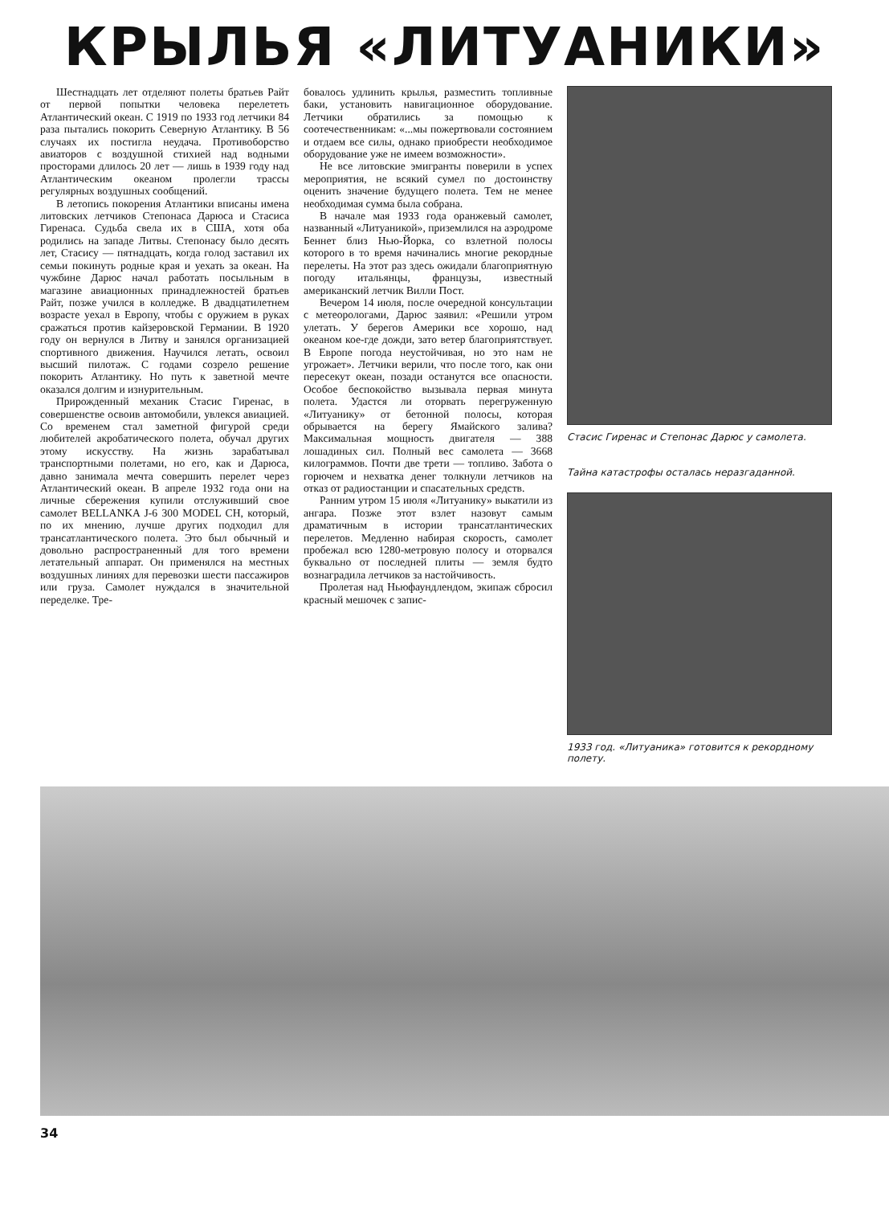КРЫЛЬЯ «ЛИТУАНИКИ»
Шестнадцать лет отделяют полеты братьев Райт от первой попытки человека перелететь Атлантический океан. С 1919 по 1933 год летчики 84 раза пытались покорить Северную Атлантику. В 56 случаях их постигла неудача. Противоборство авиаторов с воздушной стихией над водными просторами длилось 20 лет — лишь в 1939 году над Атлантическим океаном пролегли трассы регулярных воздушных сообщений.
В летопись покорения Атлантики вписаны имена литовских летчиков Степонаса Дарюса и Стасиса Гиренаса. Судьба свела их в США, хотя оба родились на западе Литвы. Степонасу было десять лет, Стасису — пятнадцать, когда голод заставил их семьи покинуть родные края и уехать за океан. На чужбине Дарюс начал работать посыльным в магазине авиационных принадлежностей братьев Райт, позже учился в колледже. В двадцатилетнем возрасте уехал в Европу, чтобы с оружием в руках сражаться против кайзеровской Германии. В 1920 году он вернулся в Литву и занялся организацией спортивного движения. Научился летать, освоил высший пилотаж. С годами созрело решение покорить Атлантику. Но путь к заветной мечте оказался долгим и изнурительным.
Прирожденный механик Стасис Гиренас, в совершенстве освоив автомобили, увлекся авиацией. Со временем стал заметной фигурой среди любителей акробатического полета, обучал других этому искусству. На жизнь зарабатывал транспортными полетами, но его, как и Дарюса, давно занимала мечта совершить перелет через Атлантический океан. В апреле 1932 года они на личные сбережения купили отслуживший свое самолет BELLANKA J-6 300 MODEL CH, который, по их мнению, лучше других подходил для трансатлантического полета. Это был обычный и довольно распространенный для того времени летательный аппарат. Он применялся на местных воздушных линиях для перевозки шести пассажиров или груза. Самолет нуждался в значительной переделке. Тре-
бовалось удлинить крылья, разместить топливные баки, установить навигационное оборудование. Летчики обратились за помощью к соотечественникам: «...мы пожертвовали состоянием и отдаем все силы, однако приобрести необходимое оборудование уже не имеем возможности».
Не все литовские эмигранты поверили в успех мероприятия, не всякий сумел по достоинству оценить значение будущего полета. Тем не менее необходимая сумма была собрана.
В начале мая 1933 года оранжевый самолет, названный «Литуаникой», приземлился на аэродроме Беннет близ Нью-Йорка, со взлетной полосы которого в то время начинались многие рекордные перелеты. На этот раз здесь ожидали благоприятную погоду итальянцы, французы, известный американский летчик Вилли Пост.
Вечером 14 июля, после очередной консультации с метеорологами, Дарюс заявил: «Решили утром улетать. У берегов Америки все хорошо, над океаном кое-где дожди, зато ветер благоприятствует. В Европе погода неустойчивая, но это нам не угрожает». Летчики верили, что после того, как они пересекут океан, позади останутся все опасности. Особое беспокойство вызывала первая минута полета. Удастся ли оторвать перегруженную «Литуанику» от бетонной полосы, которая обрывается на берегу Ямайского залива? Максимальная мощность двигателя — 388 лошадиных сил. Полный вес самолета — 3668 килограммов. Почти две трети — топливо. Забота о горючем и нехватка денег толкнули летчиков на отказ от радиостанции и спасательных средств.
Ранним утром 15 июля «Литуанику» выкатили из ангара. Позже этот взлет назовут самым драматичным в истории трансатлантических перелетов. Медленно набирая скорость, самолет пробежал всю 1280-метровую полосу и оторвался буквально от последней плиты — земля будто вознаградила летчиков за настойчивость.
Пролетая над Ньюфаундлендом, экипаж сбросил красный мешочек с запис-
Стасис Гиренас и Степонас Дарюс у самолета.
Тайна катастрофы осталась неразгаданной.
1933 год. «Литуаника» готовится к рекордному полету.
34